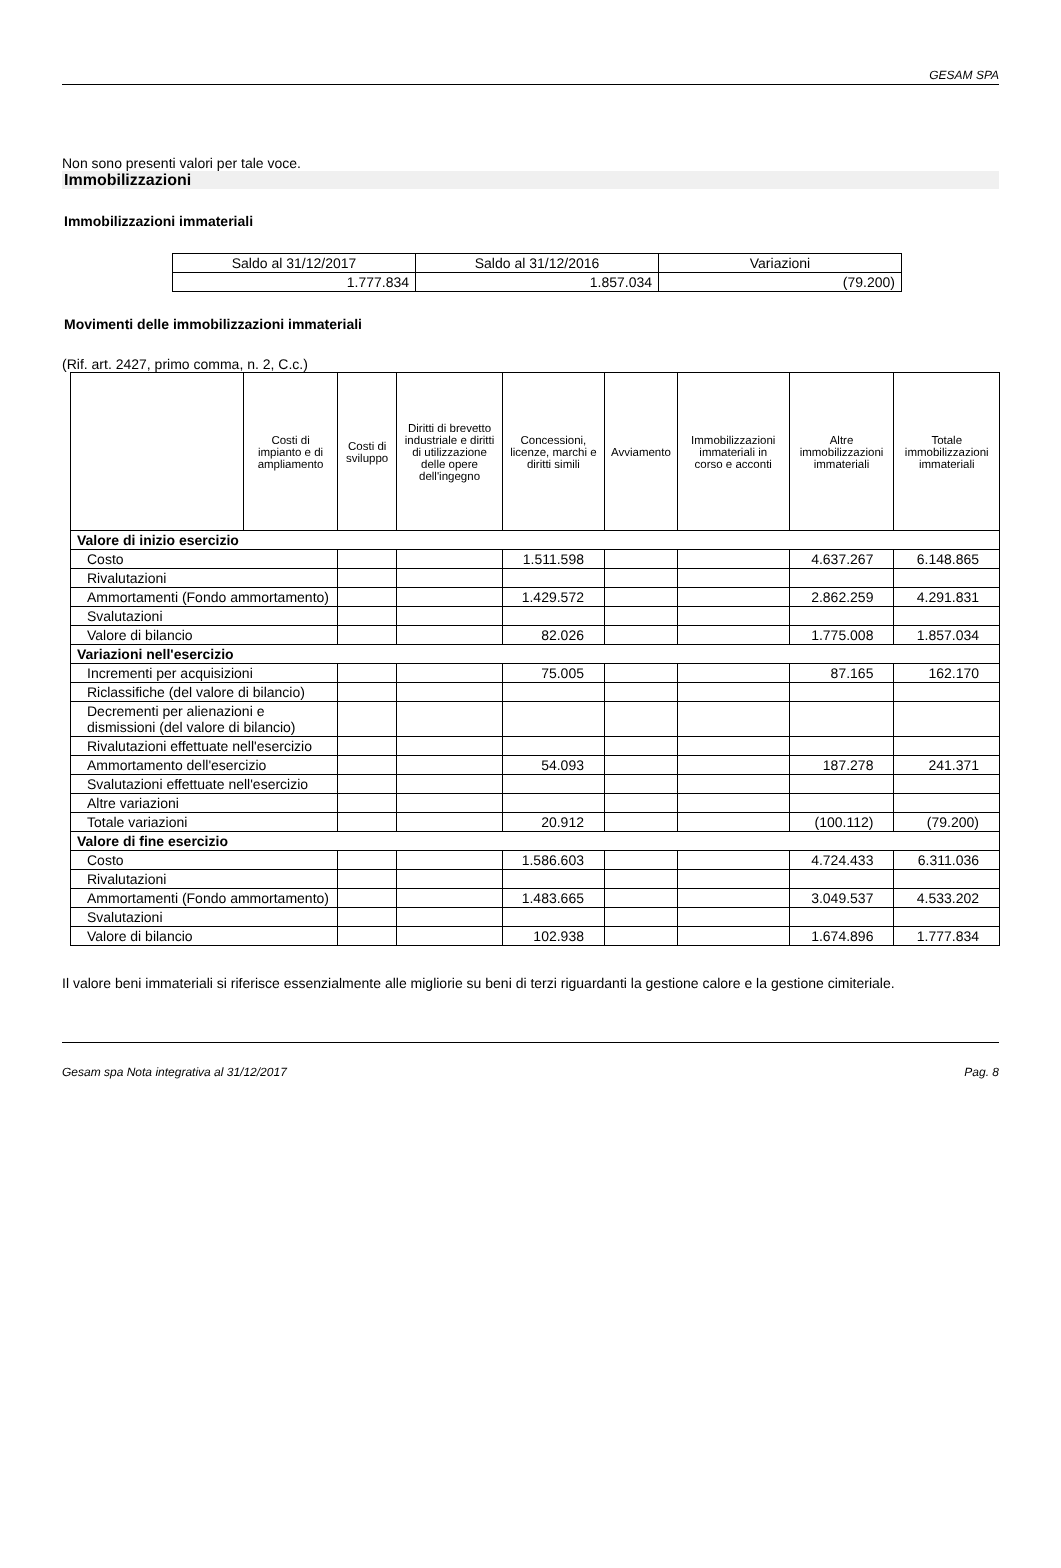GESAM SPA
Non sono presenti valori per tale voce.
Immobilizzazioni
Immobilizzazioni immateriali
| Saldo al 31/12/2017 | Saldo al 31/12/2016 | Variazioni |
| --- | --- | --- |
| 1.777.834 | 1.857.034 | (79.200) |
Movimenti delle immobilizzazioni immateriali
(Rif. art. 2427, primo comma, n. 2, C.c.)
| | Costi di impianto e di ampliamento | Costi di sviluppo | Diritti di brevetto industriale e diritti di utilizzazione delle opere dell'ingegno | Concessioni, licenze, marchi e diritti simili | Avviamento | Immobilizzazioni immateriali in corso e acconti | Altre immobilizzazioni immateriali | Totale immobilizzazioni immateriali |
| --- | --- | --- | --- | --- | --- | --- | --- | --- |
| Valore di inizio esercizio | | | | | | | | |
| Costo | | | | 1.511.598 | | | 4.637.267 | 6.148.865 |
| Rivalutazioni | | | | | | | | |
| Ammortamenti (Fondo ammortamento) | | | | 1.429.572 | | | 2.862.259 | 4.291.831 |
| Svalutazioni | | | | | | | | |
| Valore di bilancio | | | | 82.026 | | | 1.775.008 | 1.857.034 |
| Variazioni nell'esercizio | | | | | | | | |
| Incrementi per acquisizioni | | | | 75.005 | | | 87.165 | 162.170 |
| Riclassifiche (del valore di bilancio) | | | | | | | | |
| Decrementi per alienazioni e dismissioni (del valore di bilancio) | | | | | | | | |
| Rivalutazioni effettuate nell'esercizio | | | | | | | | |
| Ammortamento dell'esercizio | | | | 54.093 | | | 187.278 | 241.371 |
| Svalutazioni effettuate nell'esercizio | | | | | | | | |
| Altre variazioni | | | | | | | | |
| Totale variazioni | | | | 20.912 | | | (100.112) | (79.200) |
| Valore di fine esercizio | | | | | | | | |
| Costo | | | | 1.586.603 | | | 4.724.433 | 6.311.036 |
| Rivalutazioni | | | | | | | | |
| Ammortamenti (Fondo ammortamento) | | | | 1.483.665 | | | 3.049.537 | 4.533.202 |
| Svalutazioni | | | | | | | | |
| Valore di bilancio | | | | 102.938 | | | 1.674.896 | 1.777.834 |
Il valore beni immateriali si riferisce essenzialmente alle migliorie su beni di terzi riguardanti la gestione calore e la gestione cimiteriale.
Gesam spa Nota integrativa al 31/12/2017 Pag. 8